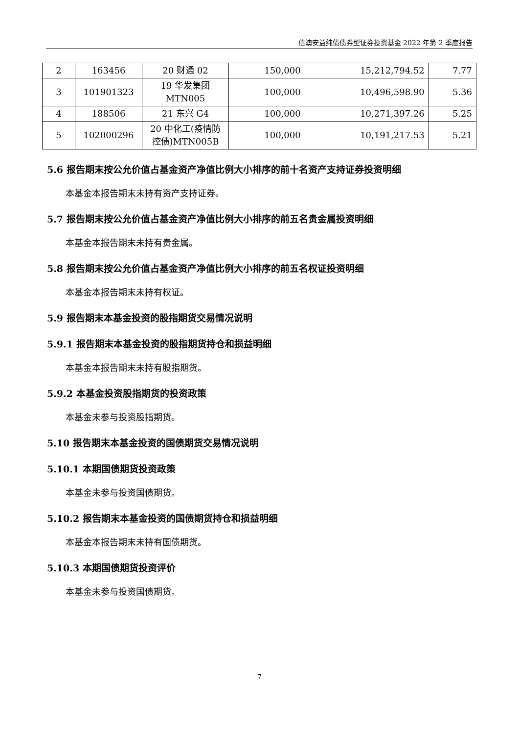信澳安益纯债债券型证券投资基金 2022 年第 2 季度报告
| 2 | 163456 | 20 财通 02 | 150,000 | 15,212,794.52 | 7.77 |
| 3 | 101901323 | 19 华发集团 MTN005 | 100,000 | 10,496,598.90 | 5.36 |
| 4 | 188506 | 21 东兴 G4 | 100,000 | 10,271,397.26 | 5.25 |
| 5 | 102000296 | 20 中化工(疫情防 控债)MTN005B | 100,000 | 10,191,217.53 | 5.21 |
5.6 报告期末按公允价值占基金资产净值比例大小排序的前十名资产支持证券投资明细
本基金本报告期末未持有资产支持证券。
5.7 报告期末按公允价值占基金资产净值比例大小排序的前五名贵金属投资明细
本基金本报告期末未持有贵金属。
5.8 报告期末按公允价值占基金资产净值比例大小排序的前五名权证投资明细
本基金本报告期末未持有权证。
5.9 报告期末本基金投资的股指期货交易情况说明
5.9.1 报告期末本基金投资的股指期货持仓和损益明细
本基金本报告期末未持有股指期货。
5.9.2 本基金投资股指期货的投资政策
本基金未参与投资股指期货。
5.10 报告期末本基金投资的国债期货交易情况说明
5.10.1 本期国债期货投资政策
本基金未参与投资国债期货。
5.10.2 报告期末本基金投资的国债期货持仓和损益明细
本基金本报告期末未持有国债期货。
5.10.3 本期国债期货投资评价
本基金未参与投资国债期货。
7